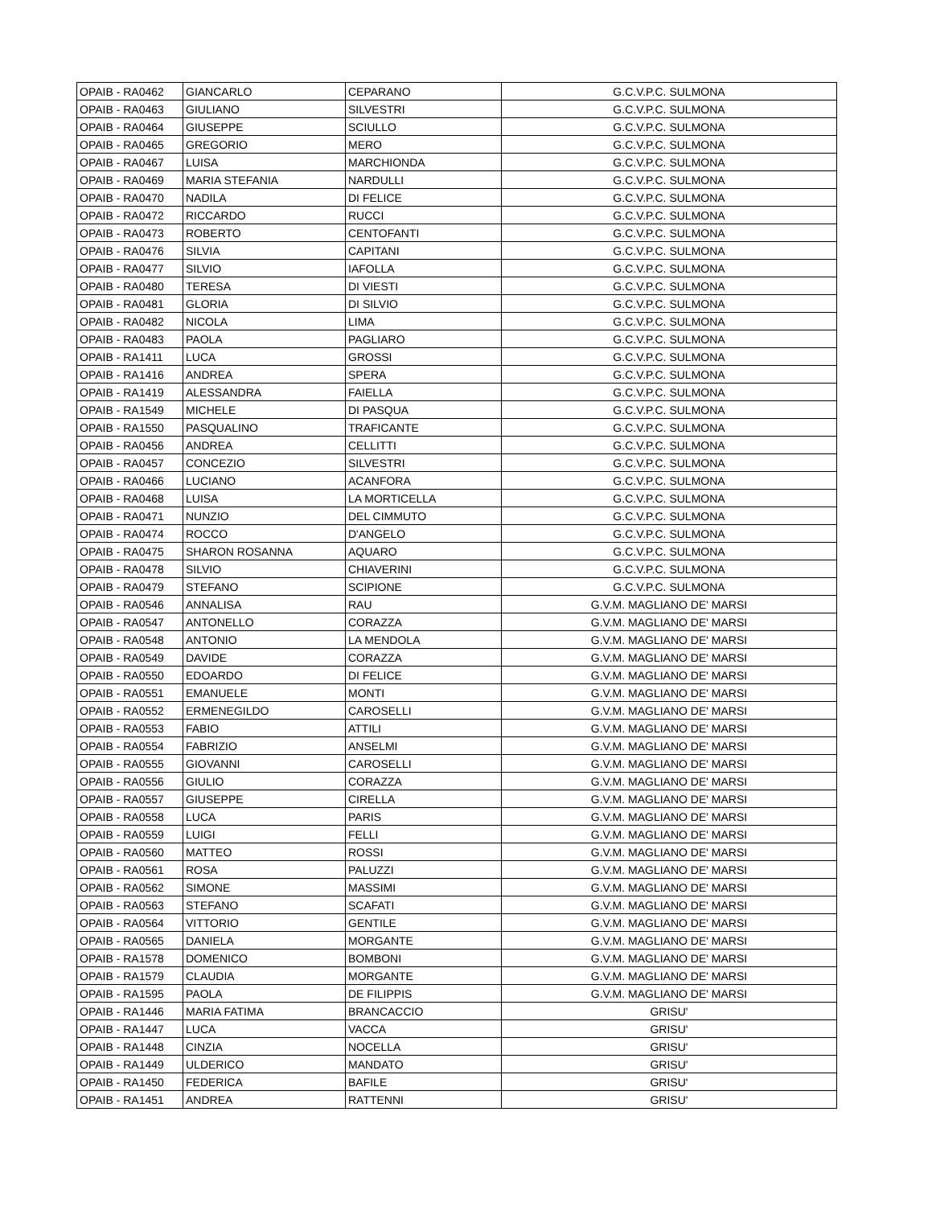| OPAIB - RA0462 | GIANCARLO | CEPARANO | G.C.V.P.C. SULMONA |
| OPAIB - RA0463 | GIULIANO | SILVESTRI | G.C.V.P.C. SULMONA |
| OPAIB - RA0464 | GIUSEPPE | SCIULLO | G.C.V.P.C. SULMONA |
| OPAIB - RA0465 | GREGORIO | MERO | G.C.V.P.C. SULMONA |
| OPAIB - RA0467 | LUISA | MARCHIONDA | G.C.V.P.C. SULMONA |
| OPAIB - RA0469 | MARIA STEFANIA | NARDULLI | G.C.V.P.C. SULMONA |
| OPAIB - RA0470 | NADILA | DI FELICE | G.C.V.P.C. SULMONA |
| OPAIB - RA0472 | RICCARDO | RUCCI | G.C.V.P.C. SULMONA |
| OPAIB - RA0473 | ROBERTO | CENTOFANTI | G.C.V.P.C. SULMONA |
| OPAIB - RA0476 | SILVIA | CAPITANI | G.C.V.P.C. SULMONA |
| OPAIB - RA0477 | SILVIO | IAFOLLA | G.C.V.P.C. SULMONA |
| OPAIB - RA0480 | TERESA | DI VIESTI | G.C.V.P.C. SULMONA |
| OPAIB - RA0481 | GLORIA | DI SILVIO | G.C.V.P.C. SULMONA |
| OPAIB - RA0482 | NICOLA | LIMA | G.C.V.P.C. SULMONA |
| OPAIB - RA0483 | PAOLA | PAGLIARO | G.C.V.P.C. SULMONA |
| OPAIB - RA1411 | LUCA | GROSSI | G.C.V.P.C. SULMONA |
| OPAIB - RA1416 | ANDREA | SPERA | G.C.V.P.C. SULMONA |
| OPAIB - RA1419 | ALESSANDRA | FAIELLA | G.C.V.P.C. SULMONA |
| OPAIB - RA1549 | MICHELE | DI PASQUA | G.C.V.P.C. SULMONA |
| OPAIB - RA1550 | PASQUALINO | TRAFICANTE | G.C.V.P.C. SULMONA |
| OPAIB - RA0456 | ANDREA | CELLITTI | G.C.V.P.C. SULMONA |
| OPAIB - RA0457 | CONCEZIO | SILVESTRI | G.C.V.P.C. SULMONA |
| OPAIB - RA0466 | LUCIANO | ACANFORA | G.C.V.P.C. SULMONA |
| OPAIB - RA0468 | LUISA | LA MORTICELLA | G.C.V.P.C. SULMONA |
| OPAIB - RA0471 | NUNZIO | DEL CIMMUTO | G.C.V.P.C. SULMONA |
| OPAIB - RA0474 | ROCCO | D'ANGELO | G.C.V.P.C. SULMONA |
| OPAIB - RA0475 | SHARON ROSANNA | AQUARO | G.C.V.P.C. SULMONA |
| OPAIB - RA0478 | SILVIO | CHIAVERINI | G.C.V.P.C. SULMONA |
| OPAIB - RA0479 | STEFANO | SCIPIONE | G.C.V.P.C. SULMONA |
| OPAIB - RA0546 | ANNALISA | RAU | G.V.M. MAGLIANO DE' MARSI |
| OPAIB - RA0547 | ANTONELLO | CORAZZA | G.V.M. MAGLIANO DE' MARSI |
| OPAIB - RA0548 | ANTONIO | LA MENDOLA | G.V.M. MAGLIANO DE' MARSI |
| OPAIB - RA0549 | DAVIDE | CORAZZA | G.V.M. MAGLIANO DE' MARSI |
| OPAIB - RA0550 | EDOARDO | DI FELICE | G.V.M. MAGLIANO DE' MARSI |
| OPAIB - RA0551 | EMANUELE | MONTI | G.V.M. MAGLIANO DE' MARSI |
| OPAIB - RA0552 | ERMENEGILDO | CAROSELLI | G.V.M. MAGLIANO DE' MARSI |
| OPAIB - RA0553 | FABIO | ATTILI | G.V.M. MAGLIANO DE' MARSI |
| OPAIB - RA0554 | FABRIZIO | ANSELMI | G.V.M. MAGLIANO DE' MARSI |
| OPAIB - RA0555 | GIOVANNI | CAROSELLI | G.V.M. MAGLIANO DE' MARSI |
| OPAIB - RA0556 | GIULIO | CORAZZA | G.V.M. MAGLIANO DE' MARSI |
| OPAIB - RA0557 | GIUSEPPE | CIRELLA | G.V.M. MAGLIANO DE' MARSI |
| OPAIB - RA0558 | LUCA | PARIS | G.V.M. MAGLIANO DE' MARSI |
| OPAIB - RA0559 | LUIGI | FELLI | G.V.M. MAGLIANO DE' MARSI |
| OPAIB - RA0560 | MATTEO | ROSSI | G.V.M. MAGLIANO DE' MARSI |
| OPAIB - RA0561 | ROSA | PALUZZI | G.V.M. MAGLIANO DE' MARSI |
| OPAIB - RA0562 | SIMONE | MASSIMI | G.V.M. MAGLIANO DE' MARSI |
| OPAIB - RA0563 | STEFANO | SCAFATI | G.V.M. MAGLIANO DE' MARSI |
| OPAIB - RA0564 | VITTORIO | GENTILE | G.V.M. MAGLIANO DE' MARSI |
| OPAIB - RA0565 | DANIELA | MORGANTE | G.V.M. MAGLIANO DE' MARSI |
| OPAIB - RA1578 | DOMENICO | BOMBONI | G.V.M. MAGLIANO DE' MARSI |
| OPAIB - RA1579 | CLAUDIA | MORGANTE | G.V.M. MAGLIANO DE' MARSI |
| OPAIB - RA1595 | PAOLA | DE FILIPPIS | G.V.M. MAGLIANO DE' MARSI |
| OPAIB - RA1446 | MARIA FATIMA | BRANCACCIO | GRISU' |
| OPAIB - RA1447 | LUCA | VACCA | GRISU' |
| OPAIB - RA1448 | CINZIA | NOCELLA | GRISU' |
| OPAIB - RA1449 | ULDERICO | MANDATO | GRISU' |
| OPAIB - RA1450 | FEDERICA | BAFILE | GRISU' |
| OPAIB - RA1451 | ANDREA | RATTENNI | GRISU' |